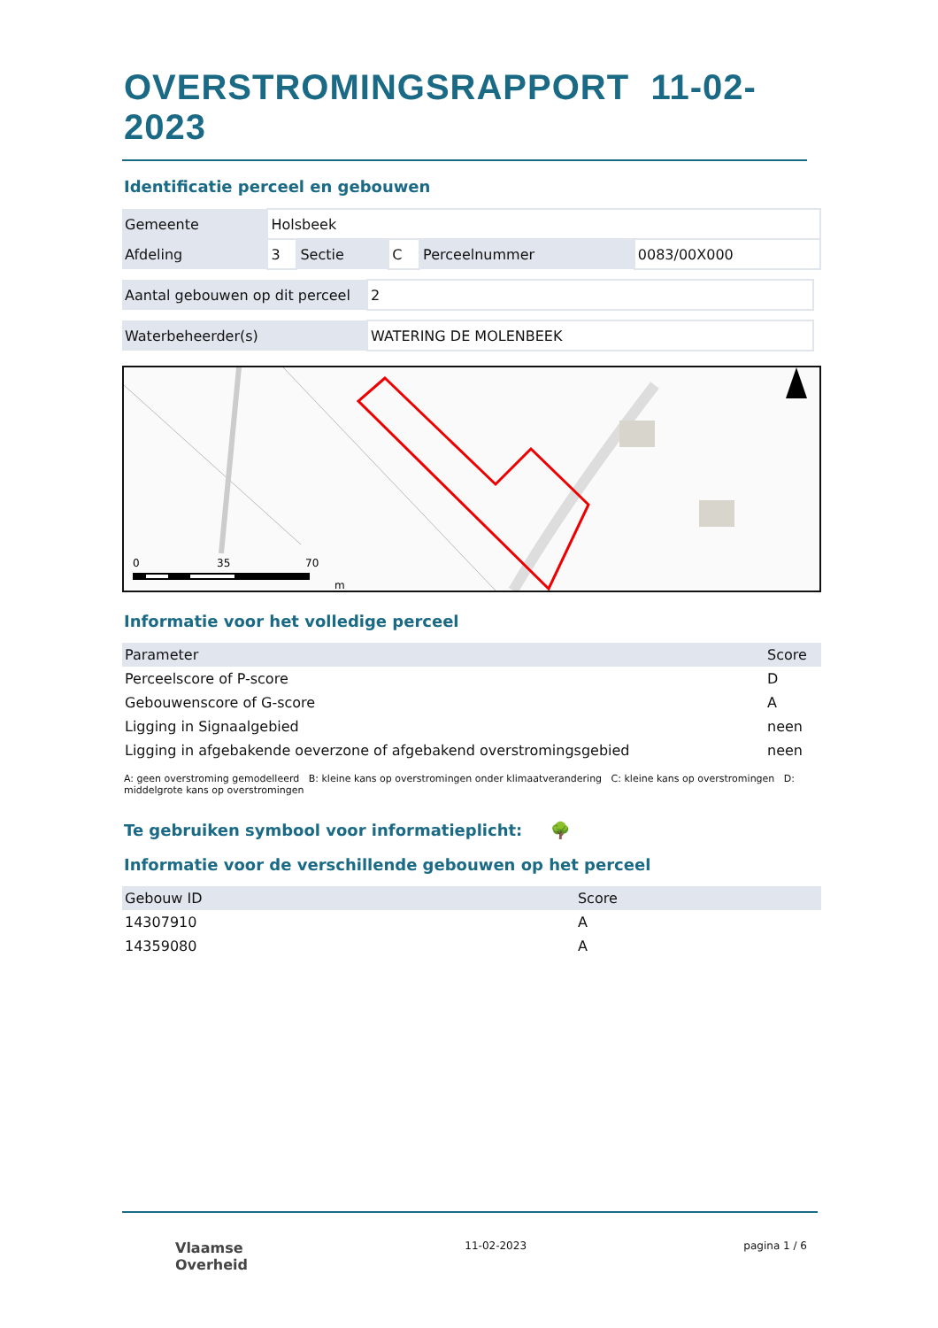OVERSTROMINGSRAPPORT 11-02-2023
Identificatie perceel en gebouwen
| Gemeente | Holsbeek | | | | |
| Afdeling | 3 | Sectie | C | Perceelnummer | 0083/00X000 |
| Aantal gebouwen op dit perceel | 2 |
| Waterbeheerder(s) | WATERING DE MOLENBEEK |
0
35
70
m
Informatie voor het volledige perceel
| Parameter | Score |
| --- | --- |
| Perceelscore of P-score | D |
| Gebouwenscore of G-score | A |
| Ligging in Signaalgebied | neen |
| Ligging in afgebakende oeverzone of afgebakend overstromingsgebied | neen |
A: geen overstroming gemodelleerd B: kleine kans op overstromingen onder klimaatverandering C: kleine kans op overstromingen D: middelgrote kans op overstromingen
Te gebruiken symbool voor informatieplicht: 🌳
Informatie voor de verschillende gebouwen op het perceel
| Gebouw ID | Score |
| --- | --- |
| 14307910 | A |
| 14359080 | A |
Vlaamse
Overheid
11-02-2023 pagina 1 / 6